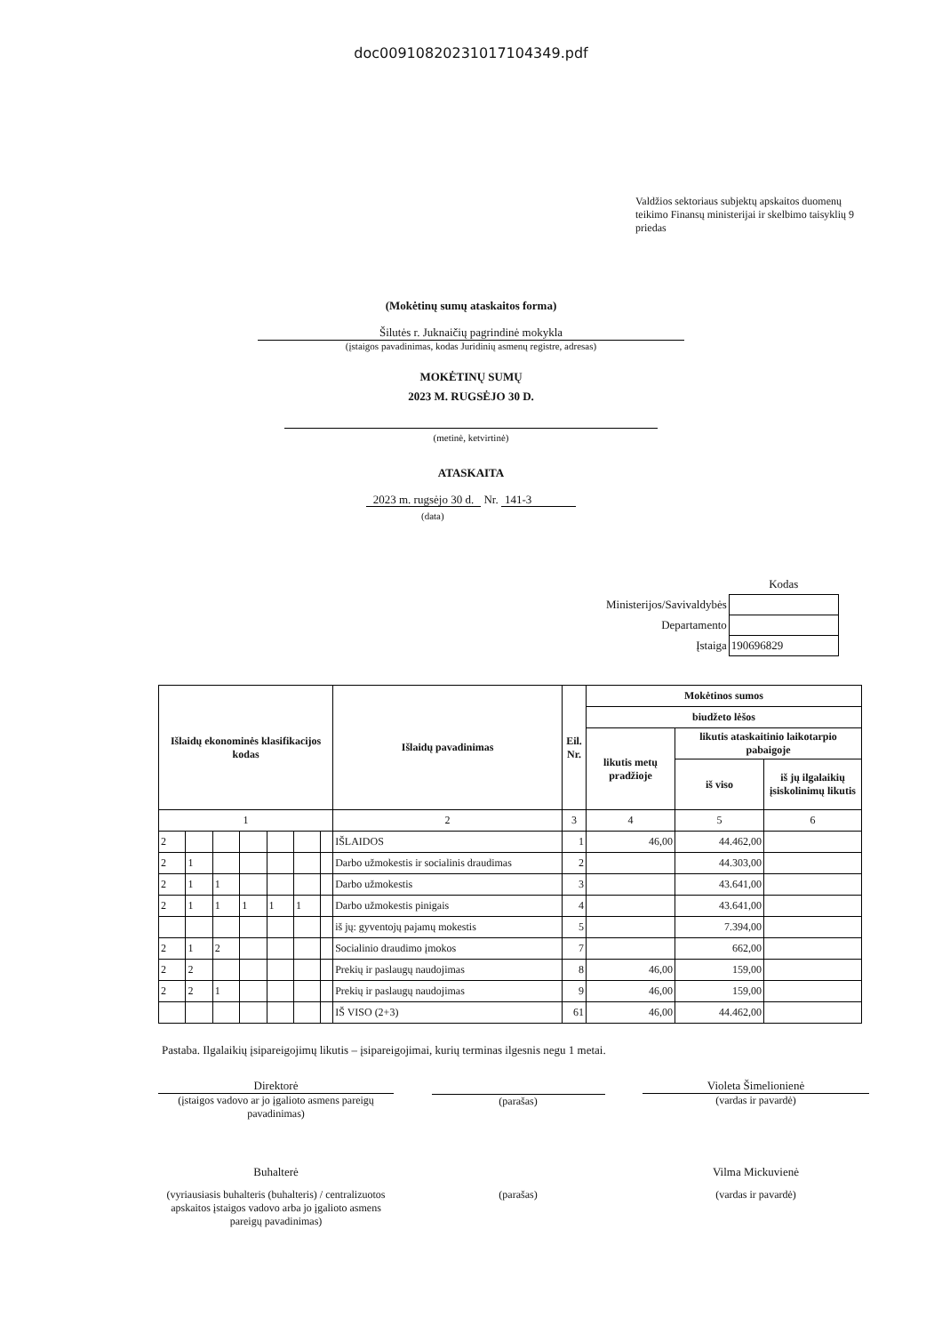doc00910820231017104349.pdf
Valdžios sektoriaus subjektų apskaitos duomenų teikimo Finansų ministerijai ir skelbimo taisyklių 9 priedas
(Mokėtinų sumų ataskaitos forma)
Šilutės r. Juknaičių pagrindinė mokykla
(įstaigos pavadinimas, kodas Juridinių asmenų registre, adresas)
MOKĖTINŲ SUMŲ
2023 M. RUGSĖJO 30 D.
(metinė, ketvirtinė)
ATASKAITA
2023 m. rugsėjo 30 d. Nr. 141-3
(data)
| | Kodas |
| Ministerijos/Savivaldybės | |
| Departamento | |
| Įstaiga | 190696829 |
| Išlaidų ekonominės klasifikacijos kodas | | | | | | | Išlaidų pavadinimas | Eil. Nr. | Mokėtinos sumos | | |
| --- | --- | --- | --- | --- | --- | --- | --- | --- | --- | --- | --- |
| | | | | | | | | | biudžeto lėšos | | |
| | | | | | | | | | likutis metų pradžioje | likutis ataskaitinio laikotarpio pabaigoje | |
| | | | | | | | | | | iš viso | iš jų ilgalaikių įsiskolinimų likutis |
| 1 | | | | | | | 2 | 3 | 4 | 5 | 6 |
| 2 | | | | | | | IŠLAIDOS | 1 | 46,00 | 44.462,00 | |
| 2 | 1 | | | | | | Darbo užmokestis ir socialinis draudimas | 2 | | 44.303,00 | |
| 2 | 1 | 1 | | | | | Darbo užmokestis | 3 | | 43.641,00 | |
| 2 | 1 | 1 | 1 | 1 | 1 | | Darbo užmokestis pinigais | 4 | | 43.641,00 | |
| | | | | | | | iš jų: gyventojų pajamų mokestis | 5 | | 7.394,00 | |
| 2 | 1 | 2 | | | | | Socialinio draudimo įmokos | 7 | | 662,00 | |
| 2 | 2 | | | | | | Prekių ir paslaugų naudojimas | 8 | 46,00 | 159,00 | |
| 2 | 2 | 1 | | | | | Prekių ir paslaugų naudojimas | 9 | 46,00 | 159,00 | |
| | | | | | | | IŠ VISO (2+3) | 61 | 46,00 | 44.462,00 | |
Pastaba. Ilgalaikių įsipareigojimų likutis – įsipareigojimai, kurių terminas ilgesnis negu 1 metai.
Direktorė
(įstaigos vadovo ar jo įgalioto asmens pareigų pavadinimas)
(parašas) Violeta Šimelionienė
(vardas ir pavardė)
Buhalterė
(vyriausiasis buhalteris (buhalteris) / centralizuotos apskaitos įstaigos vadovo arba jo įgalioto asmens pareigų pavadinimas)
(parašas)
Vilma Mickuvienė
(vardas ir pavardė)